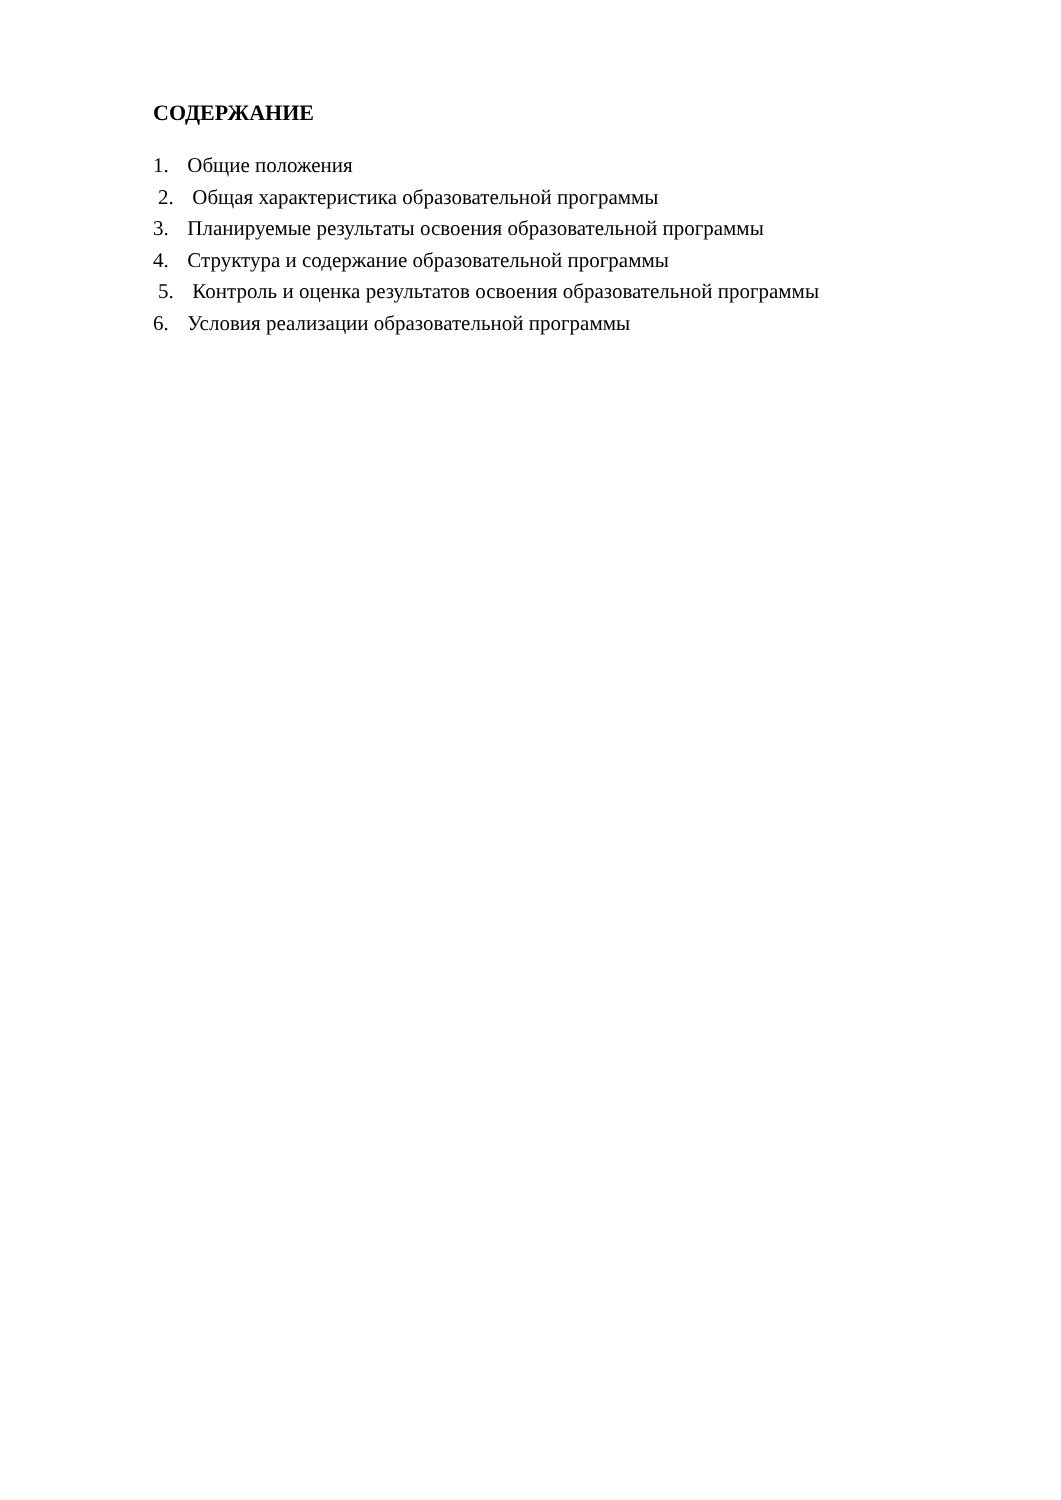СОДЕРЖАНИЕ
1. Общие положения
2. Общая характеристика образовательной программы
3. Планируемые результаты освоения образовательной программы
4. Структура и содержание образовательной программы
5. Контроль и оценка результатов освоения образовательной программы
6. Условия реализации образовательной программы